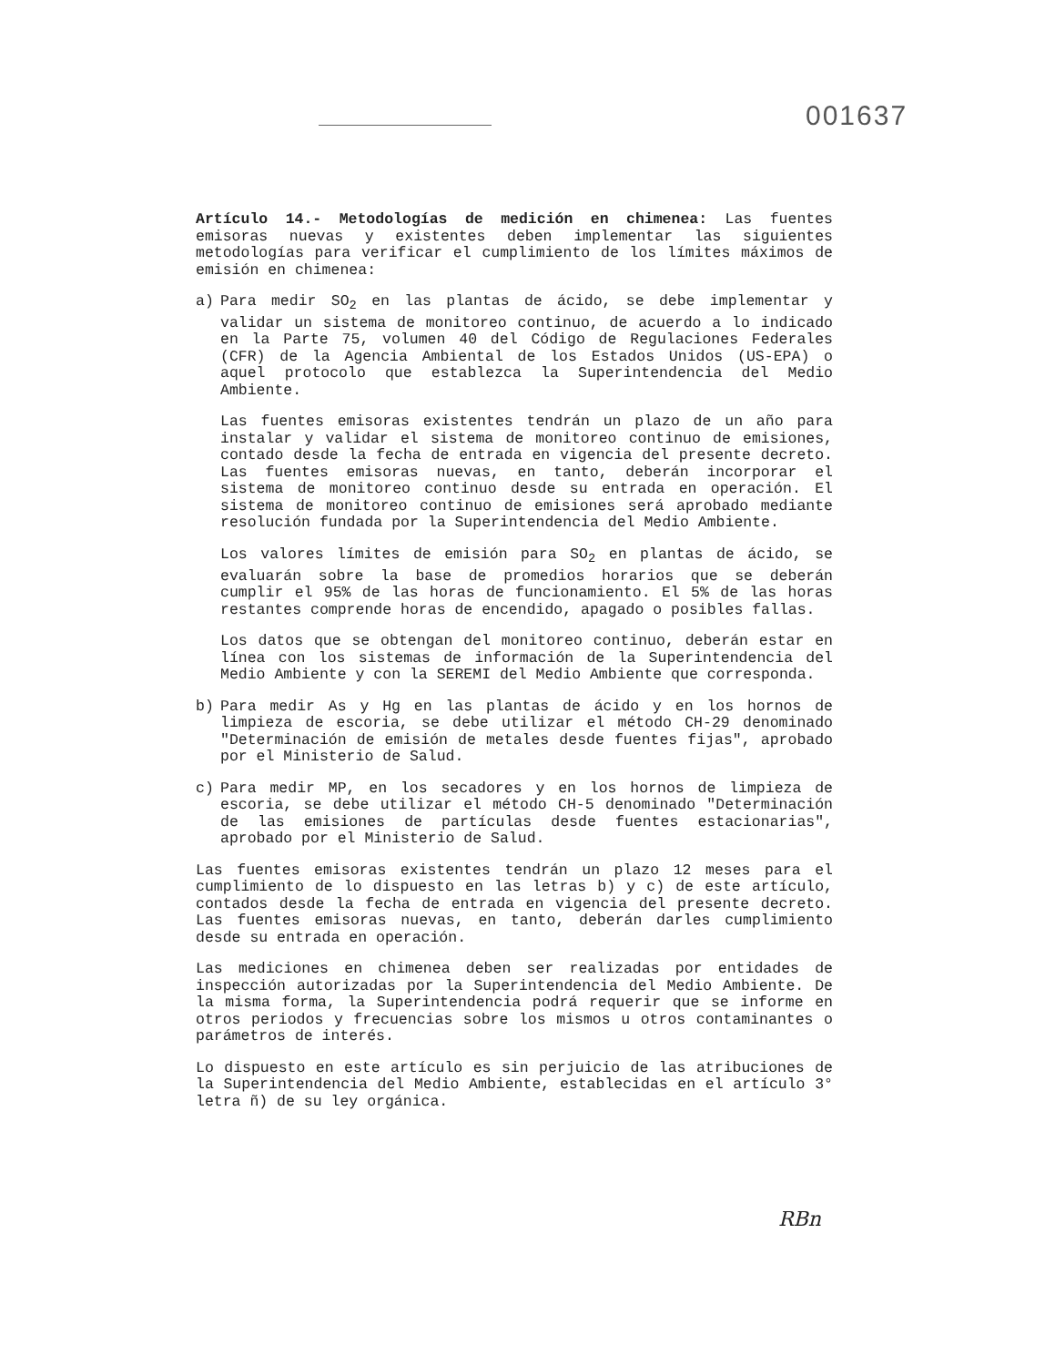001637
Artículo 14.- Metodologías de medición en chimenea: Las fuentes emisoras nuevas y existentes deben implementar las siguientes metodologías para verificar el cumplimiento de los límites máximos de emisión en chimenea:
a) Para medir SO<sub>2</sub> en las plantas de ácido, se debe implementar y validar un sistema de monitoreo continuo, de acuerdo a lo indicado en la Parte 75, volumen 40 del Código de Regulaciones Federales (CFR) de la Agencia Ambiental de los Estados Unidos (US-EPA) o aquel protocolo que establezca la Superintendencia del Medio Ambiente.
Las fuentes emisoras existentes tendrán un plazo de un año para instalar y validar el sistema de monitoreo continuo de emisiones, contado desde la fecha de entrada en vigencia del presente decreto. Las fuentes emisoras nuevas, en tanto, deberán incorporar el sistema de monitoreo continuo desde su entrada en operación. El sistema de monitoreo continuo de emisiones será aprobado mediante resolución fundada por la Superintendencia del Medio Ambiente.
Los valores límites de emisión para SO<sub>2</sub> en plantas de ácido, se evaluarán sobre la base de promedios horarios que se deberán cumplir el 95% de las horas de funcionamiento. El 5% de las horas restantes comprende horas de encendido, apagado o posibles fallas.
Los datos que se obtengan del monitoreo continuo, deberán estar en línea con los sistemas de información de la Superintendencia del Medio Ambiente y con la SEREMI del Medio Ambiente que corresponda.
b) Para medir As y Hg en las plantas de ácido y en los hornos de limpieza de escoria, se debe utilizar el método CH-29 denominado "Determinación de emisión de metales desde fuentes fijas", aprobado por el Ministerio de Salud.
c) Para medir MP, en los secadores y en los hornos de limpieza de escoria, se debe utilizar el método CH-5 denominado "Determinación de las emisiones de partículas desde fuentes estacionarias", aprobado por el Ministerio de Salud.
Las fuentes emisoras existentes tendrán un plazo 12 meses para el cumplimiento de lo dispuesto en las letras b) y c) de este artículo, contados desde la fecha de entrada en vigencia del presente decreto. Las fuentes emisoras nuevas, en tanto, deberán darles cumplimiento desde su entrada en operación.
Las mediciones en chimenea deben ser realizadas por entidades de inspección autorizadas por la Superintendencia del Medio Ambiente. De la misma forma, la Superintendencia podrá requerir que se informe en otros periodos y frecuencias sobre los mismos u otros contaminantes o parámetros de interés.
Lo dispuesto en este artículo es sin perjuicio de las atribuciones de la Superintendencia del Medio Ambiente, establecidas en el artículo 3° letra ñ) de su ley orgánica.
RBn